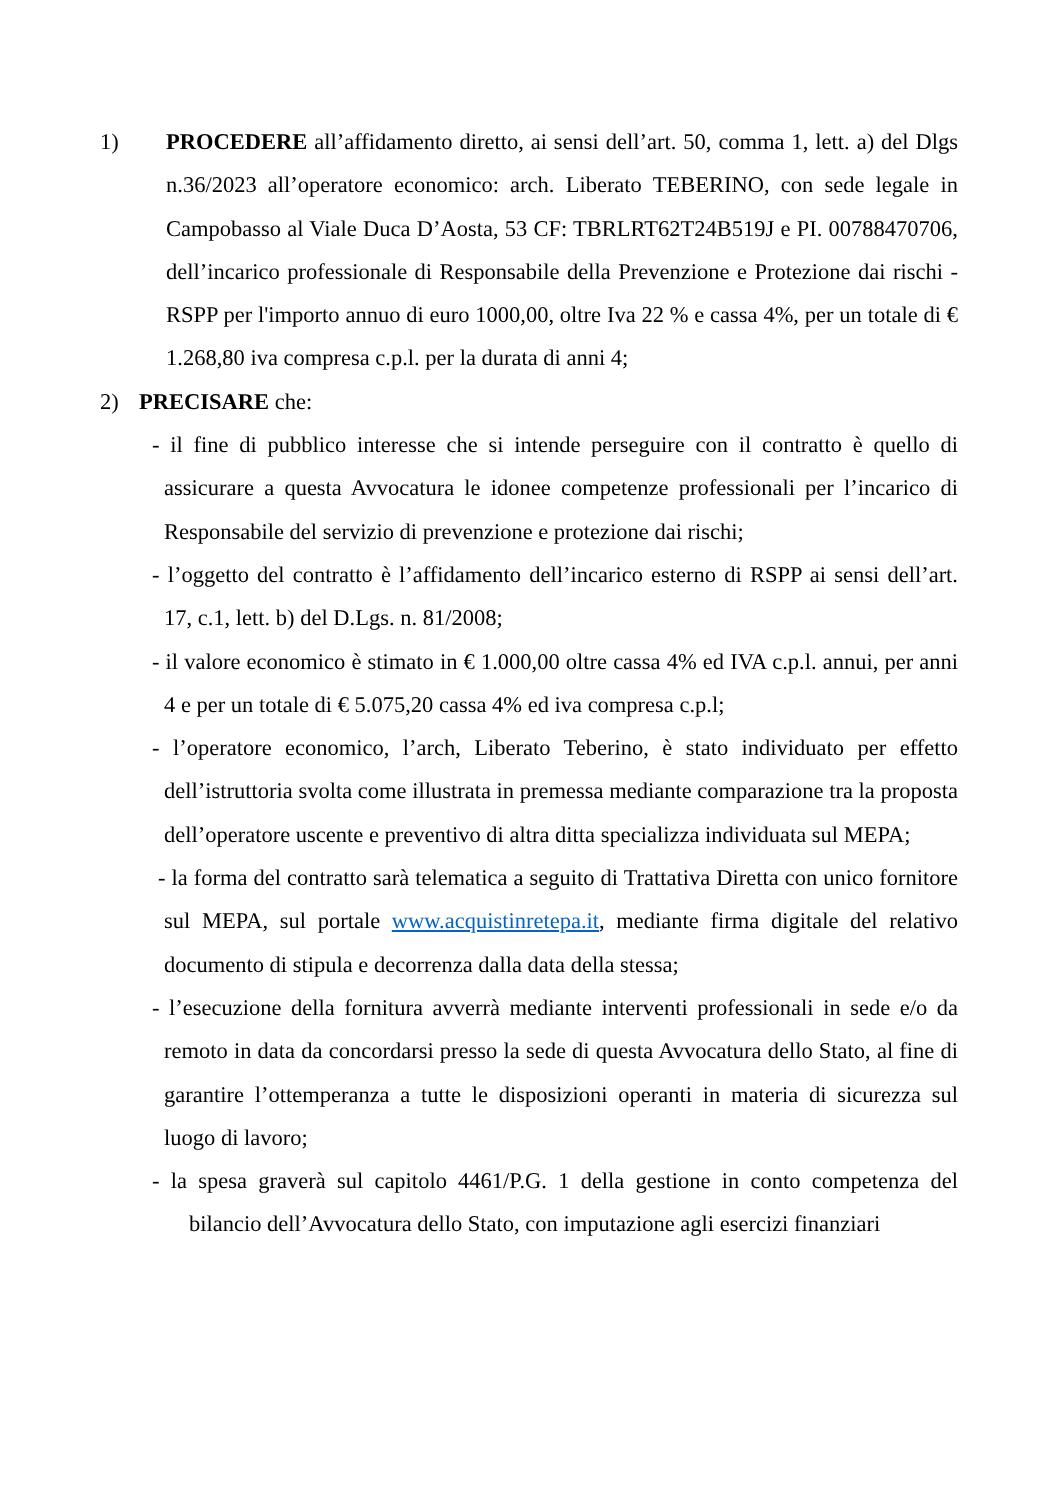1) PROCEDERE all’affidamento diretto, ai sensi dell’art. 50, comma 1, lett. a) del Dlgs n.36/2023 all’operatore economico: arch. Liberato TEBERINO, con sede legale in Campobasso al Viale Duca D’Aosta, 53 CF: TBRLRT62T24B519J e PI. 00788470706, dell’incarico professionale di Responsabile della Prevenzione e Protezione dai rischi - RSPP per l'importo annuo di euro 1000,00, oltre Iva 22 % e cassa 4%, per un totale di € 1.268,80 iva compresa c.p.l. per la durata di anni 4;
2) PRECISARE che:
- il fine di pubblico interesse che si intende perseguire con il contratto è quello di assicurare a questa Avvocatura le idonee competenze professionali per l’incarico di Responsabile del servizio di prevenzione e protezione dai rischi;
- l’oggetto del contratto è l’affidamento dell’incarico esterno di RSPP ai sensi dell’art. 17, c.1, lett. b) del D.Lgs. n. 81/2008;
- il valore economico è stimato in € 1.000,00 oltre cassa 4% ed IVA c.p.l. annui, per anni 4 e per un totale di € 5.075,20 cassa 4% ed iva compresa c.p.l;
- l’operatore economico, l’arch, Liberato Teberino, è stato individuato per effetto dell’istruttoria svolta come illustrata in premessa mediante comparazione tra la proposta dell’operatore uscente e preventivo di altra ditta specializza individuata sul MEPA;
- la forma del contratto sarà telematica a seguito di Trattativa Diretta con unico fornitore sul MEPA, sul portale www.acquistinretepa.it, mediante firma digitale del relativo documento di stipula e decorrenza dalla data della stessa;
- l’esecuzione della fornitura avverrà mediante interventi professionali in sede e/o da remoto in data da concordarsi presso la sede di questa Avvocatura dello Stato, al fine di garantire l’ottemperanza a tutte le disposizioni operanti in materia di sicurezza sul luogo di lavoro;
- la spesa graverà sul capitolo 4461/P.G. 1 della gestione in conto competenza del bilancio dell’Avvocatura dello Stato, con imputazione agli esercizi finanziari